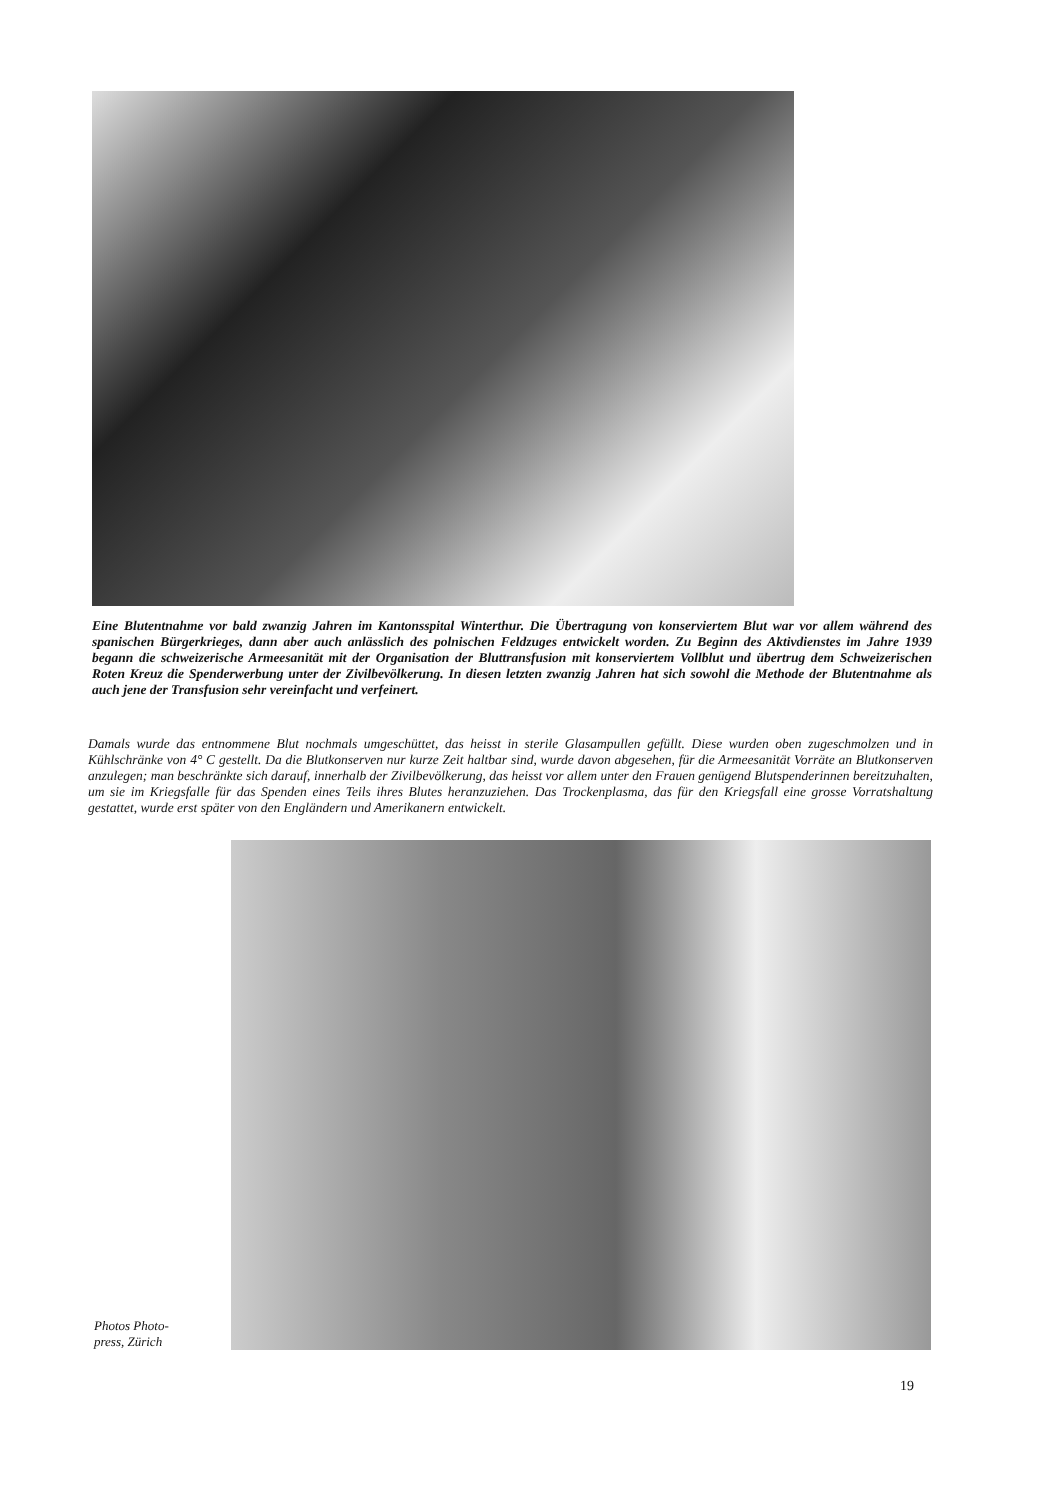Eine Blutentnahme vor bald zwanzig Jahren im Kantonsspital Winterthur. Die Übertragung von konserviertem Blut war vor allem während des spanischen Bürgerkrieges, dann aber auch anlässlich des polnischen Feldzuges entwickelt worden. Zu Beginn des Aktivdienstes im Jahre 1939 begann die schweizerische Armeesanität mit der Organisation der Bluttransfusion mit konserviertem Vollblut und übertrug dem Schweizerischen Roten Kreuz die Spenderwerbung unter der Zivilbevölkerung. In diesen letzten zwanzig Jahren hat sich sowohl die Methode der Blutentnahme als auch jene der Transfusion sehr vereinfacht und verfeinert.
Damals wurde das entnommene Blut nochmals umgeschüttet, das heisst in sterile Glasampullen gefüllt. Diese wurden oben zugeschmolzen und in Kühlschränke von 4° C gestellt. Da die Blutkonserven nur kurze Zeit haltbar sind, wurde davon abgesehen, für die Armeesanität Vorräte an Blutkonserven anzulegen; man beschränkte sich darauf, innerhalb der Zivilbevölkerung, das heisst vor allem unter den Frauen genügend Blutspenderinnen bereitzuhalten, um sie im Kriegsfalle für das Spenden eines Teils ihres Blutes heranzuziehen. Das Trockenplasma, das für den Kriegsfall eine grosse Vorratshaltung gestattet, wurde erst später von den Engländern und Amerikanern entwickelt.
Photos Photo-press, Zürich
19